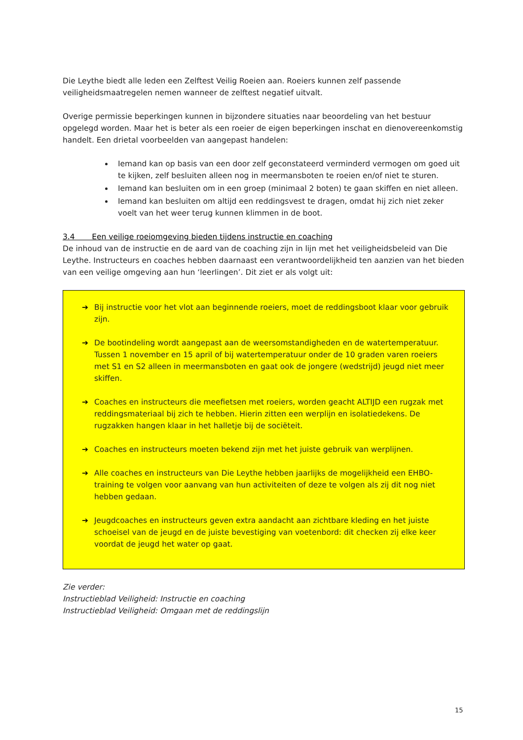Die Leythe biedt alle leden een Zelftest Veilig Roeien aan. Roeiers kunnen zelf passende veiligheidsmaatregelen nemen wanneer de zelftest negatief uitvalt.
Overige permissie beperkingen kunnen in bijzondere situaties naar beoordeling van het bestuur opgelegd worden. Maar het is beter als een roeier de eigen beperkingen inschat en dienovereenkomstig handelt. Een drietal voorbeelden van aangepast handelen:
Iemand kan op basis van een door zelf geconstateerd verminderd vermogen om goed uit te kijken, zelf besluiten alleen nog in meermansboten te roeien en/of niet te sturen.
Iemand kan besluiten om in een groep (minimaal 2 boten) te gaan skiffen en niet alleen.
Iemand kan besluiten om altijd een reddingsvest te dragen, omdat hij zich niet zeker voelt van het weer terug kunnen klimmen in de boot.
3.4 Een veilige roeiomgeving bieden tijdens instructie en coaching
De inhoud van de instructie en de aard van de coaching zijn in lijn met het veiligheidsbeleid van Die Leythe. Instructeurs en coaches hebben daarnaast een verantwoordelijkheid ten aanzien van het bieden van een veilige omgeving aan hun ‘leerlingen’. Dit ziet er als volgt uit:
➔ Bij instructie voor het vlot aan beginnende roeiers, moet de reddingsboot klaar voor gebruik zijn.
➔ De bootindeling wordt aangepast aan de weersomstandigheden en de watertemperatuur. Tussen 1 november en 15 april of bij watertemperatuur onder de 10 graden varen roeiers met S1 en S2 alleen in meermansboten en gaat ook de jongere (wedstrijd) jeugd niet meer skiffen.
➔ Coaches en instructeurs die meefietsen met roeiers, worden geacht ALTIJD een rugzak met reddingsmateriaal bij zich te hebben. Hierin zitten een werplijn en isolatiedekens. De rugzakken hangen klaar in het halletje bij de sociëteit.
➔ Coaches en instructeurs moeten bekend zijn met het juiste gebruik van werplijnen.
➔ Alle coaches en instructeurs van Die Leythe hebben jaarlijks de mogelijkheid een EHBO-training te volgen voor aanvang van hun activiteiten of deze te volgen als zij dit nog niet hebben gedaan.
➔ Jeugdcoaches en instructeurs geven extra aandacht aan zichtbare kleding en het juiste schoeisel van de jeugd en de juiste bevestiging van voetenbord: dit checken zij elke keer voordat de jeugd het water op gaat.
Zie verder:
Instructieblad Veiligheid: Instructie en coaching
Instructieblad Veiligheid: Omgaan met de reddingslijn
15